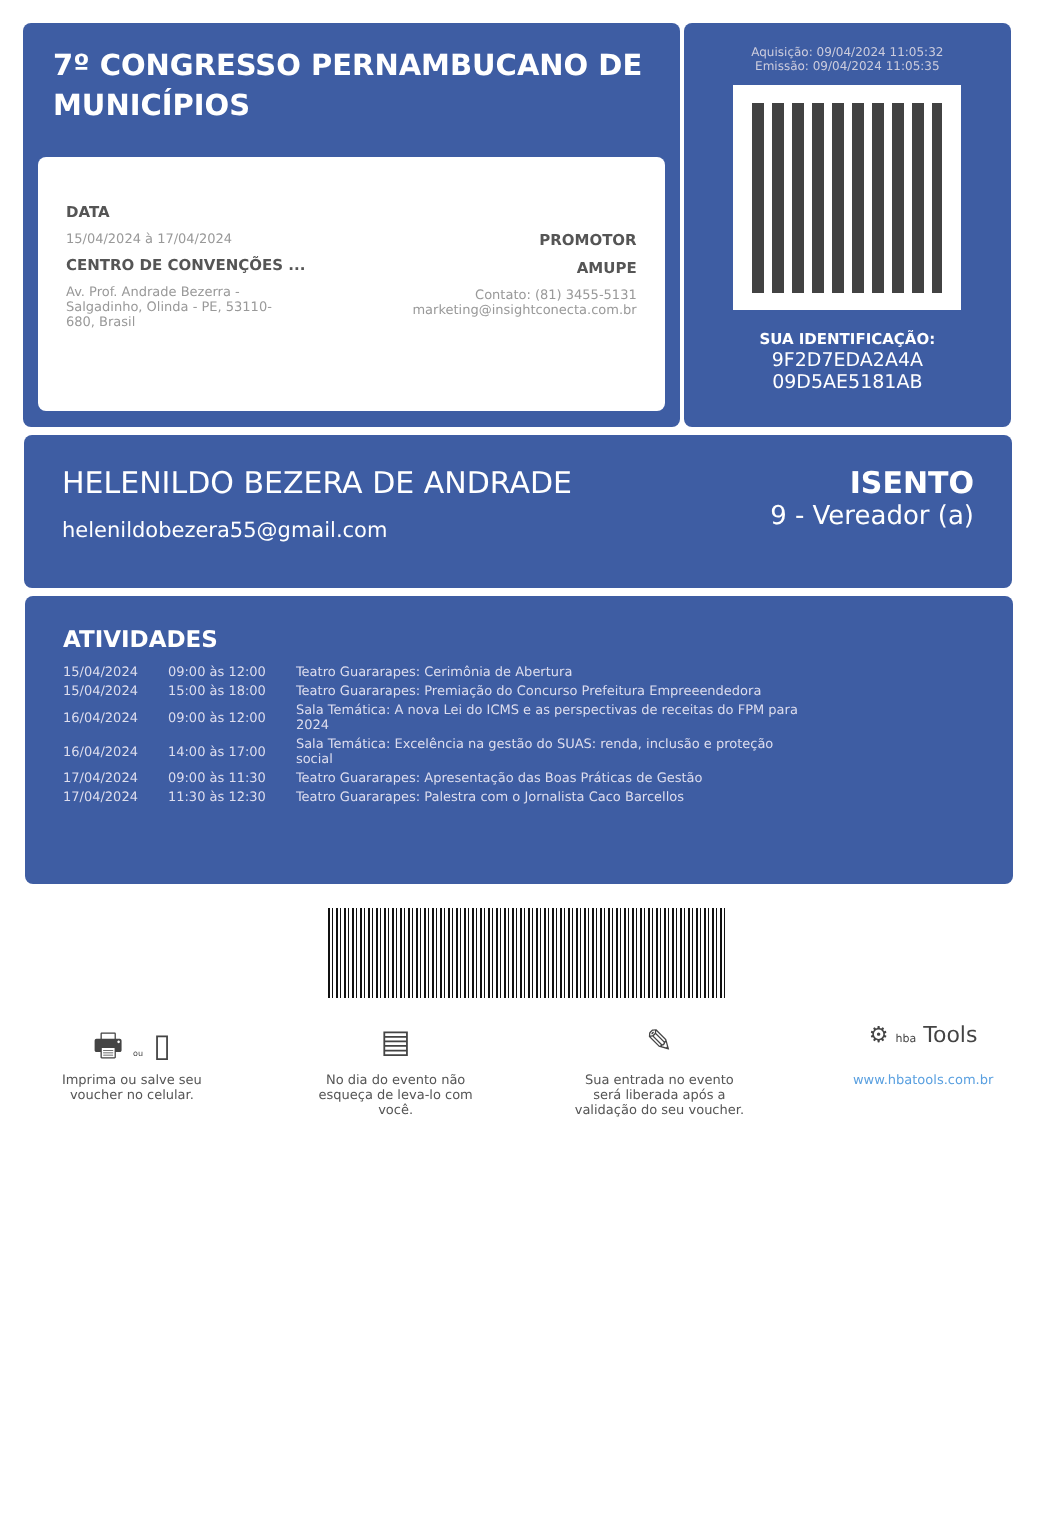7º CONGRESSO PERNAMBUCANO DE MUNICÍPIOS
DATA
15/04/2024 à 17/04/2024
CENTRO DE CONVENÇÕES ...
Av. Prof. Andrade Bezerra -
Salgadinho, Olinda - PE, 53110-
680, Brasil
PROMOTOR
AMUPE
Contato: (81) 3455-5131
marketing@insightconecta.com.br
Aquisição: 09/04/2024 11:05:32
Emissão: 09/04/2024 11:05:35
SUA IDENTIFICAÇÃO:
9F2D7EDA2A4A
09D5AE5181AB
HELENILDO BEZERA DE ANDRADE
helenildobezera55@gmail.com
ISENTO
9 - Vereador (a)
ATIVIDADES
| 15/04/2024 | 09:00 às 12:00 | Teatro Guararapes: Cerimônia de Abertura |
| 15/04/2024 | 15:00 às 18:00 | Teatro Guararapes: Premiação do Concurso Prefeitura Empreeendedora |
| 16/04/2024 | 09:00 às 12:00 | Sala Temática: A nova Lei do ICMS e as perspectivas de receitas do FPM para 2024 |
| 16/04/2024 | 14:00 às 17:00 | Sala Temática: Excelência na gestão do SUAS: renda, inclusão e proteção social |
| 17/04/2024 | 09:00 às 11:30 | Teatro Guararapes: Apresentação das Boas Práticas de Gestão |
| 17/04/2024 | 11:30 às 12:30 | Teatro Guararapes: Palestra com o Jornalista Caco Barcellos |
🖶 ou ▯
Imprima ou salve seu voucher no celular.
▤
No dia do evento não esqueça de leva-lo com você.
✎
Sua entrada no evento será liberada após a validação do seu voucher.
⚙ hba Tools
www.hbatools.com.br